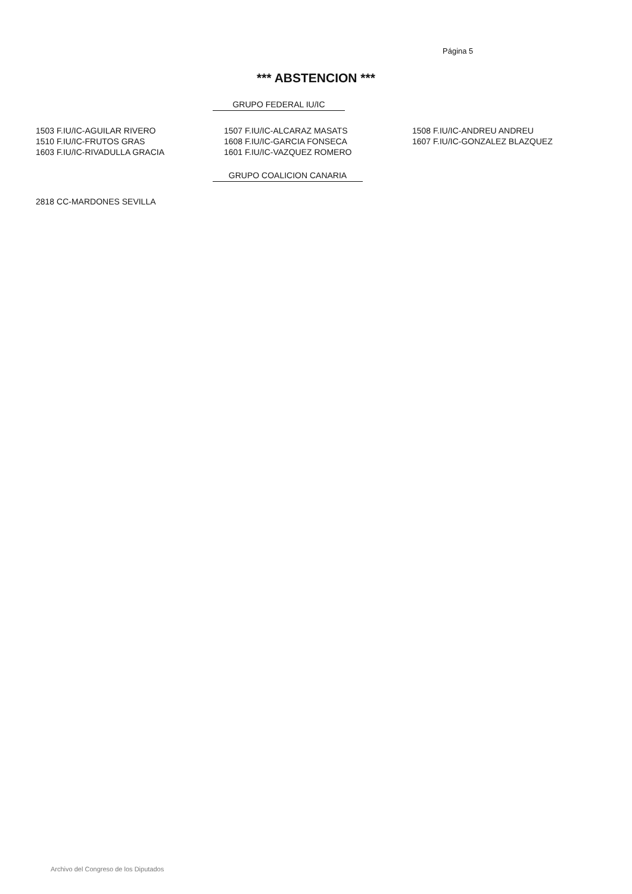Página 5
*** ABSTENCION ***
GRUPO FEDERAL IU/IC
| 1503 F.IU/IC-AGUILAR RIVERO | 1507 F.IU/IC-ALCARAZ MASATS | 1508 F.IU/IC-ANDREU ANDREU |
| 1510 F.IU/IC-FRUTOS GRAS | 1608 F.IU/IC-GARCIA FONSECA | 1607 F.IU/IC-GONZALEZ BLAZQUEZ |
| 1603 F.IU/IC-RIVADULLA GRACIA | 1601 F.IU/IC-VAZQUEZ ROMERO | |
GRUPO COALICION CANARIA
| 2818 CC-MARDONES SEVILLA |
Archivo del Congreso de los Diputados